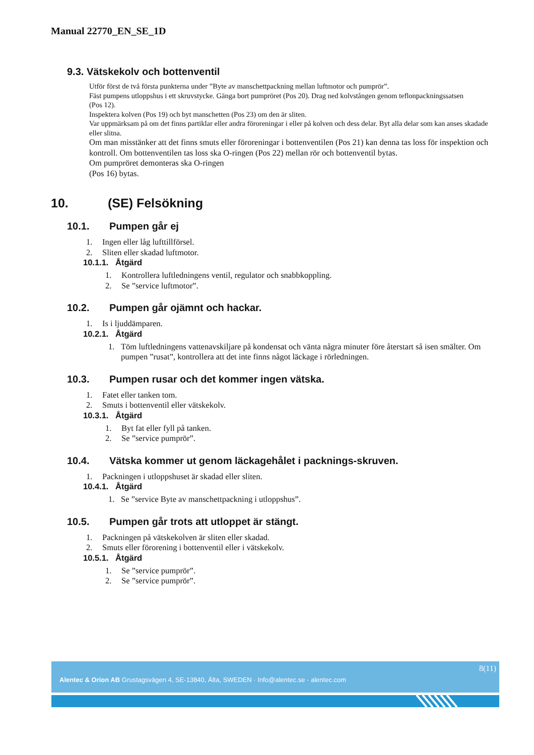Manual 22770_EN_SE_1D
9.3. Vätskekolv och bottenventil
Utför först de två första punkterna under ”Byte av manschettpackning mellan luftmotor och pumprör”.
Fäst pumpens utloppshus i ett skruvstycke. Gänga bort pumpröret (Pos 20). Drag ned kolvstången genom teflonpackningssatsen
(Pos 12).
Inspektera kolven (Pos 19) och byt manschetten (Pos 23) om den är sliten.
Var uppmärksam på om det finns partiklar eller andra föroreningar i eller på kolven och dess delar. Byt alla delar som kan anses skadade eller slitna.
Om man misstänker att det finns smuts eller föroreningar i bottenventilen (Pos 21) kan denna tas loss för inspektion och kontroll. Om bottenventilen tas loss ska O-ringen (Pos 22) mellan rör och bottenventil bytas.
Om pumpröret demonteras ska O-ringen
(Pos 16) bytas.
10. (SE) Felsökning
10.1. Pumpen går ej
1. Ingen eller låg lufttillförsel.
2. Sliten eller skadad luftmotor.
10.1.1. Åtgärd
1. Kontrollera luftledningens ventil, regulator och snabbkoppling.
2. Se ”service luftmotor”.
10.2. Pumpen går ojämnt och hackar.
1. Is i ljuddämparen.
10.2.1. Åtgärd
1. Töm luftledningens vattenavskiljare på kondensat och vänta några minuter före återstart så isen smälter. Om pumpen ”rusat”, kontrollera att det inte finns något läckage i rörledningen.
10.3. Pumpen rusar och det kommer ingen vätska.
1. Fatet eller tanken tom.
2. Smuts i bottenventil eller vätskekolv.
10.3.1. Åtgärd
1. Byt fat eller fyll på tanken.
2. Se ”service pumprör”.
10.4. Vätska kommer ut genom läckagehålet i packnings-skruven.
1. Packningen i utloppshuset är skadad eller sliten.
10.4.1. Åtgärd
1. Se ”service Byte av manschettpackning i utloppshus”.
10.5. Pumpen går trots att utloppet är stängt.
1. Packningen på vätskekolven är sliten eller skadad.
2. Smuts eller förorening i bottenventil eller i vätskekolv.
10.5.1. Åtgärd
1. Se ”service pumprör”.
2. Se ”service pumprör”.
8(11)
Alentec & Orion AB Grustagsvägen 4, SE-13840, Älta, SWEDEN · Info@alentec.se · alentec.com